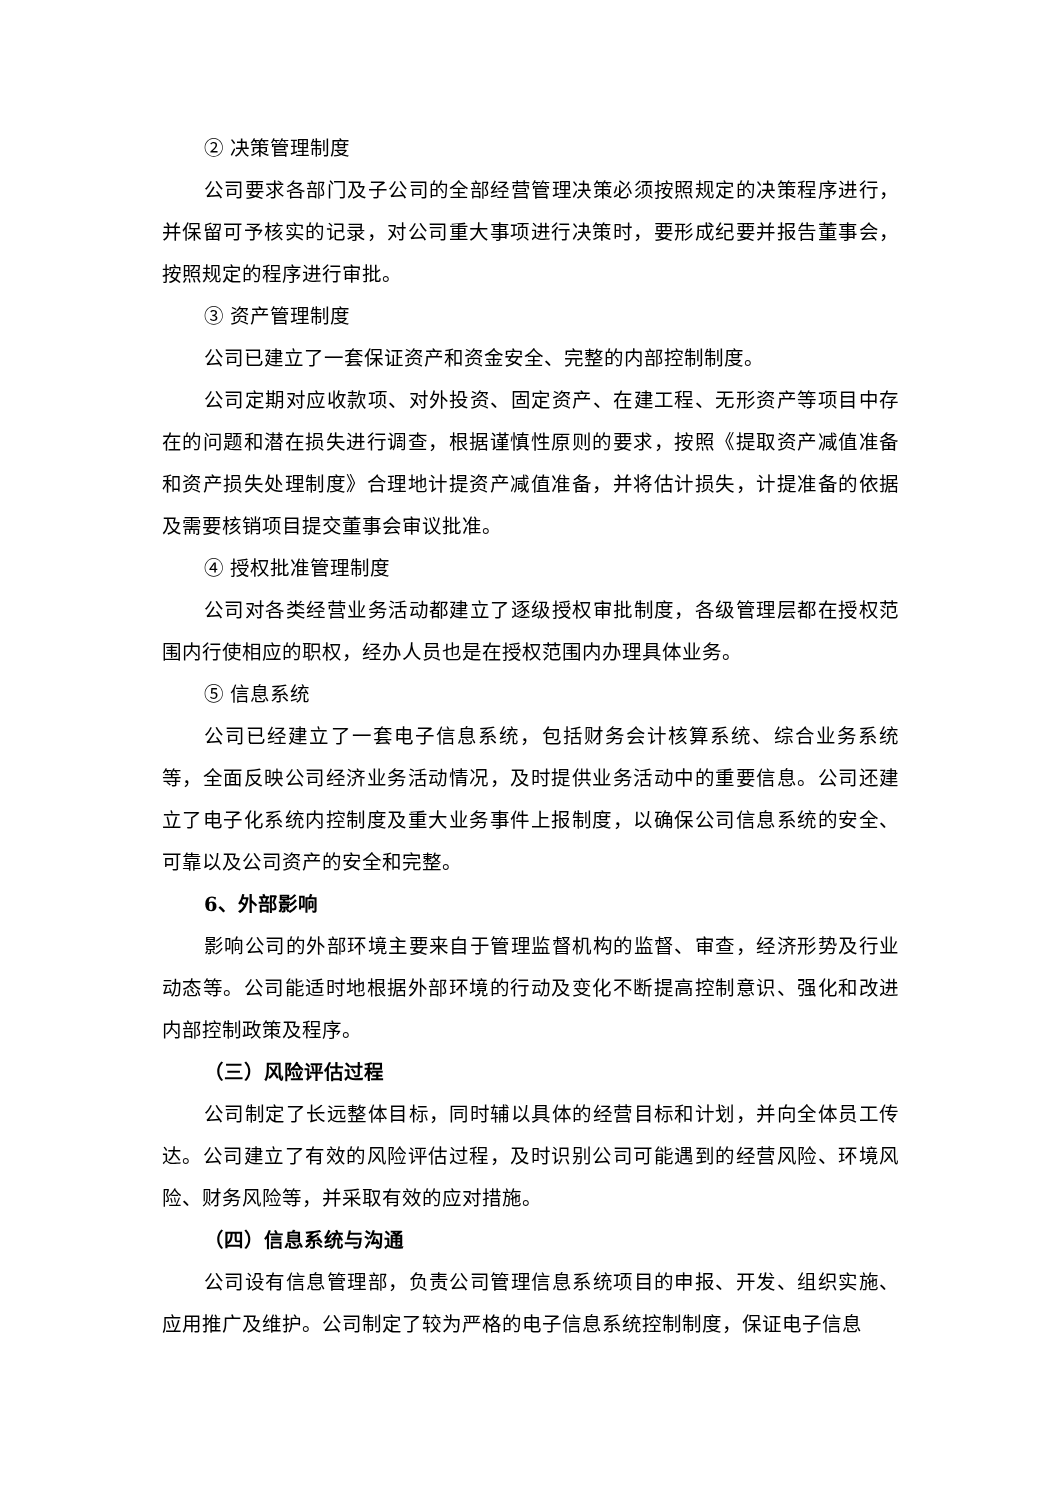② 决策管理制度
公司要求各部门及子公司的全部经营管理决策必须按照规定的决策程序进行，并保留可予核实的记录，对公司重大事项进行决策时，要形成纪要并报告董事会，按照规定的程序进行审批。
③ 资产管理制度
公司已建立了一套保证资产和资金安全、完整的内部控制制度。
公司定期对应收款项、对外投资、固定资产、在建工程、无形资产等项目中存在的问题和潜在损失进行调查，根据谨慎性原则的要求，按照《提取资产减值准备和资产损失处理制度》合理地计提资产减值准备，并将估计损失，计提准备的依据及需要核销项目提交董事会审议批准。
④ 授权批准管理制度
公司对各类经营业务活动都建立了逐级授权审批制度，各级管理层都在授权范围内行使相应的职权，经办人员也是在授权范围内办理具体业务。
⑤ 信息系统
公司已经建立了一套电子信息系统，包括财务会计核算系统、综合业务系统等，全面反映公司经济业务活动情况，及时提供业务活动中的重要信息。公司还建立了电子化系统内控制度及重大业务事件上报制度，以确保公司信息系统的安全、可靠以及公司资产的安全和完整。
6、外部影响
影响公司的外部环境主要来自于管理监督机构的监督、审查，经济形势及行业动态等。公司能适时地根据外部环境的行动及变化不断提高控制意识、强化和改进内部控制政策及程序。
（三）风险评估过程
公司制定了长远整体目标，同时辅以具体的经营目标和计划，并向全体员工传达。公司建立了有效的风险评估过程，及时识别公司可能遇到的经营风险、环境风险、财务风险等，并采取有效的应对措施。
（四）信息系统与沟通
公司设有信息管理部，负责公司管理信息系统项目的申报、开发、组织实施、应用推广及维护。公司制定了较为严格的电子信息系统控制制度，保证电子信息